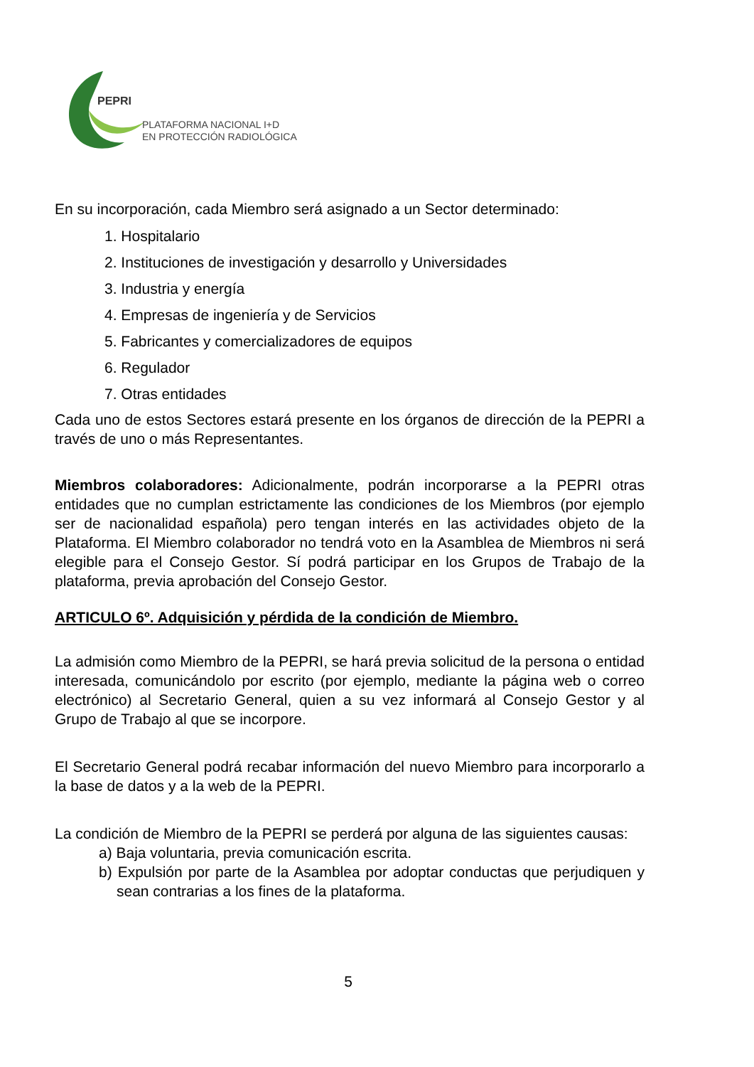PEPRI
PLATAFORMA NACIONAL I+D
EN PROTECCIÓN RADIOLÓGICA
En su incorporación, cada Miembro será asignado a un Sector determinado:
1. Hospitalario
2. Instituciones de investigación y desarrollo y Universidades
3. Industria y energía
4. Empresas de ingeniería y de Servicios
5. Fabricantes y comercializadores de equipos
6. Regulador
7. Otras entidades
Cada uno de estos Sectores estará presente en los órganos de dirección de la PEPRI a través de uno o más Representantes.
Miembros colaboradores: Adicionalmente, podrán incorporarse a la PEPRI otras entidades que no cumplan estrictamente las condiciones de los Miembros (por ejemplo ser de nacionalidad española) pero tengan interés en las actividades objeto de la Plataforma. El Miembro colaborador no tendrá voto en la Asamblea de Miembros ni será elegible para el Consejo Gestor. Sí podrá participar en los Grupos de Trabajo de la plataforma, previa aprobación del Consejo Gestor.
ARTICULO 6º. Adquisición y pérdida de la condición de Miembro.
La admisión como Miembro de la PEPRI, se hará previa solicitud de la persona o entidad interesada, comunicándolo por escrito (por ejemplo, mediante la página web o correo electrónico) al Secretario General, quien a su vez informará al Consejo Gestor y al Grupo de Trabajo al que se incorpore.
El Secretario General podrá recabar información del nuevo Miembro para incorporarlo a la base de datos y a la web de la PEPRI.
La condición de Miembro de la PEPRI se perderá por alguna de las siguientes causas:
a) Baja voluntaria, previa comunicación escrita.
b) Expulsión por parte de la Asamblea por adoptar conductas que perjudiquen y sean contrarias a los fines de la plataforma.
5